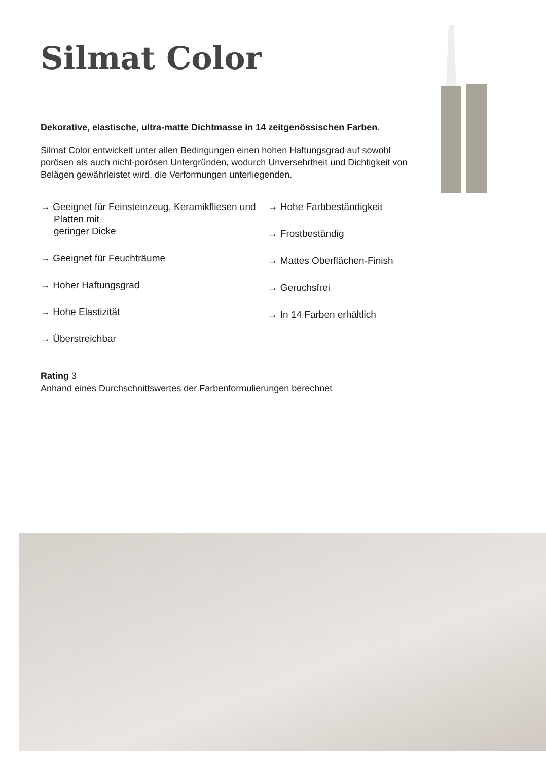Silmat Color
Dekorative, elastische, ultra-matte Dichtmasse in 14 zeitgenössischen Farben.
Silmat Color entwickelt unter allen Bedingungen einen hohen Haftungsgrad auf sowohl porösen als auch nicht-porösen Untergründen, wodurch Unversehrtheit und Dichtigkeit von Belägen gewährleistet wird, die Verformungen unterliegenden.
→ Geeignet für Feinsteinzeug, Keramikfliesen und Platten mit
geringer Dicke
→ Geeignet für Feuchträume
→ Hoher Haftungsgrad
→ Hohe Elastizität
→ Überstreichbar
→ Hohe Farbbeständigkeit
→ Frostbeständig
→ Mattes Oberflächen-Finish
→ Geruchsfrei
→ In 14 Farben erhältlich
Rating 3
Anhand eines Durchschnittswertes der Farbenformulierungen berechnet